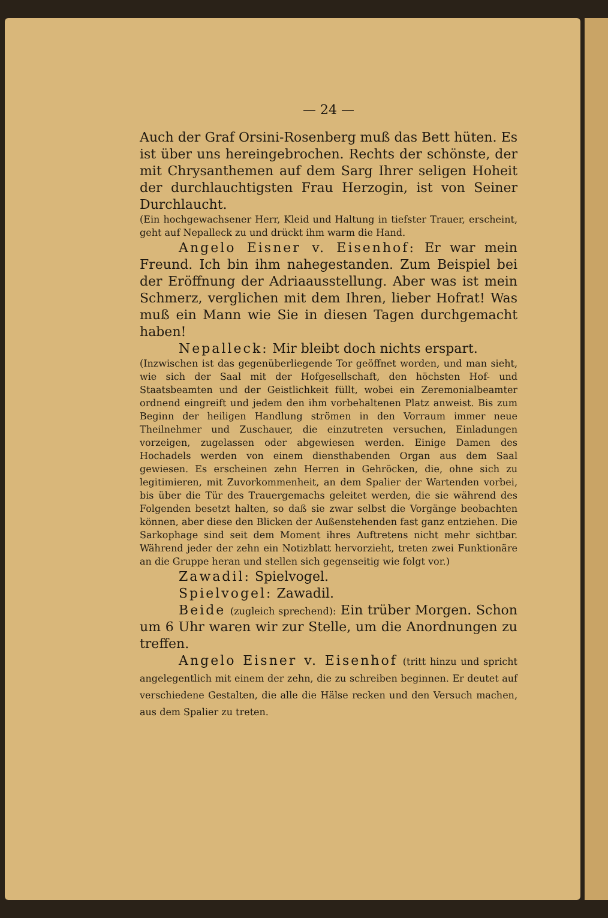— 24 —
Auch der Graf Orsini-Rosenberg muß das Bett hüten. Es ist über uns hereingebrochen. Rechts der schönste, der mit Chrysanthemen auf dem Sarg Ihrer seligen Hoheit der durchlauchtigsten Frau Herzogin, ist von Seiner Durchlaucht.
(Ein hochgewachsener Herr, Kleid und Haltung in tiefster Trauer, erscheint, geht auf Nepalleck zu und drückt ihm warm die Hand.
Angelo Eisner v. Eisenhof: Er war mein Freund. Ich bin ihm nahegestanden. Zum Beispiel bei der Eröffnung der Adriaausstellung. Aber was ist mein Schmerz, verglichen mit dem Ihren, lieber Hofrat! Was muß ein Mann wie Sie in diesen Tagen durchgemacht haben!
Nepalleck: Mir bleibt doch nichts erspart.
(Inzwischen ist das gegenüberliegende Tor geöffnet worden, und man sieht, wie sich der Saal mit der Hofgesellschaft, den höchsten Hof- und Staatsbeamten und der Geistlichkeit füllt, wobei ein Zeremonialbeamter ordnend eingreift und jedem den ihm vorbehaltenen Platz anweist. Bis zum Beginn der heiligen Handlung strömen in den Vorraum immer neue Theilnehmer und Zuschauer, die einzutreten versuchen, Einladungen vorzeigen, zugelassen oder abgewiesen werden. Einige Damen des Hochadels werden von einem diensthabenden Organ aus dem Saal gewiesen. Es erscheinen zehn Herren in Gehröcken, die, ohne sich zu legitimieren, mit Zuvorkommenheit, an dem Spalier der Wartenden vorbei, bis über die Tür des Trauergemachs geleitet werden, die sie während des Folgenden besetzt halten, so daß sie zwar selbst die Vorgänge beobachten können, aber diese den Blicken der Außenstehenden fast ganz entziehen. Die Sarkophage sind seit dem Moment ihres Auftretens nicht mehr sichtbar. Während jeder der zehn ein Notizblatt hervorzieht, treten zwei Funktionäre an die Gruppe heran und stellen sich gegenseitig wie folgt vor.)
Zawadil: Spielvogel.
Spielvogel: Zawadil.
Beide (zugleich sprechend): Ein trüber Morgen. Schon um 6 Uhr waren wir zur Stelle, um die Anordnungen zu treffen.
Angelo Eisner v. Eisenhof (tritt hinzu und spricht angelegentlich mit einem der zehn, die zu schreiben beginnen. Er deutet auf verschiedene Gestalten, die alle die Hälse recken und den Versuch machen, aus dem Spalier zu treten.